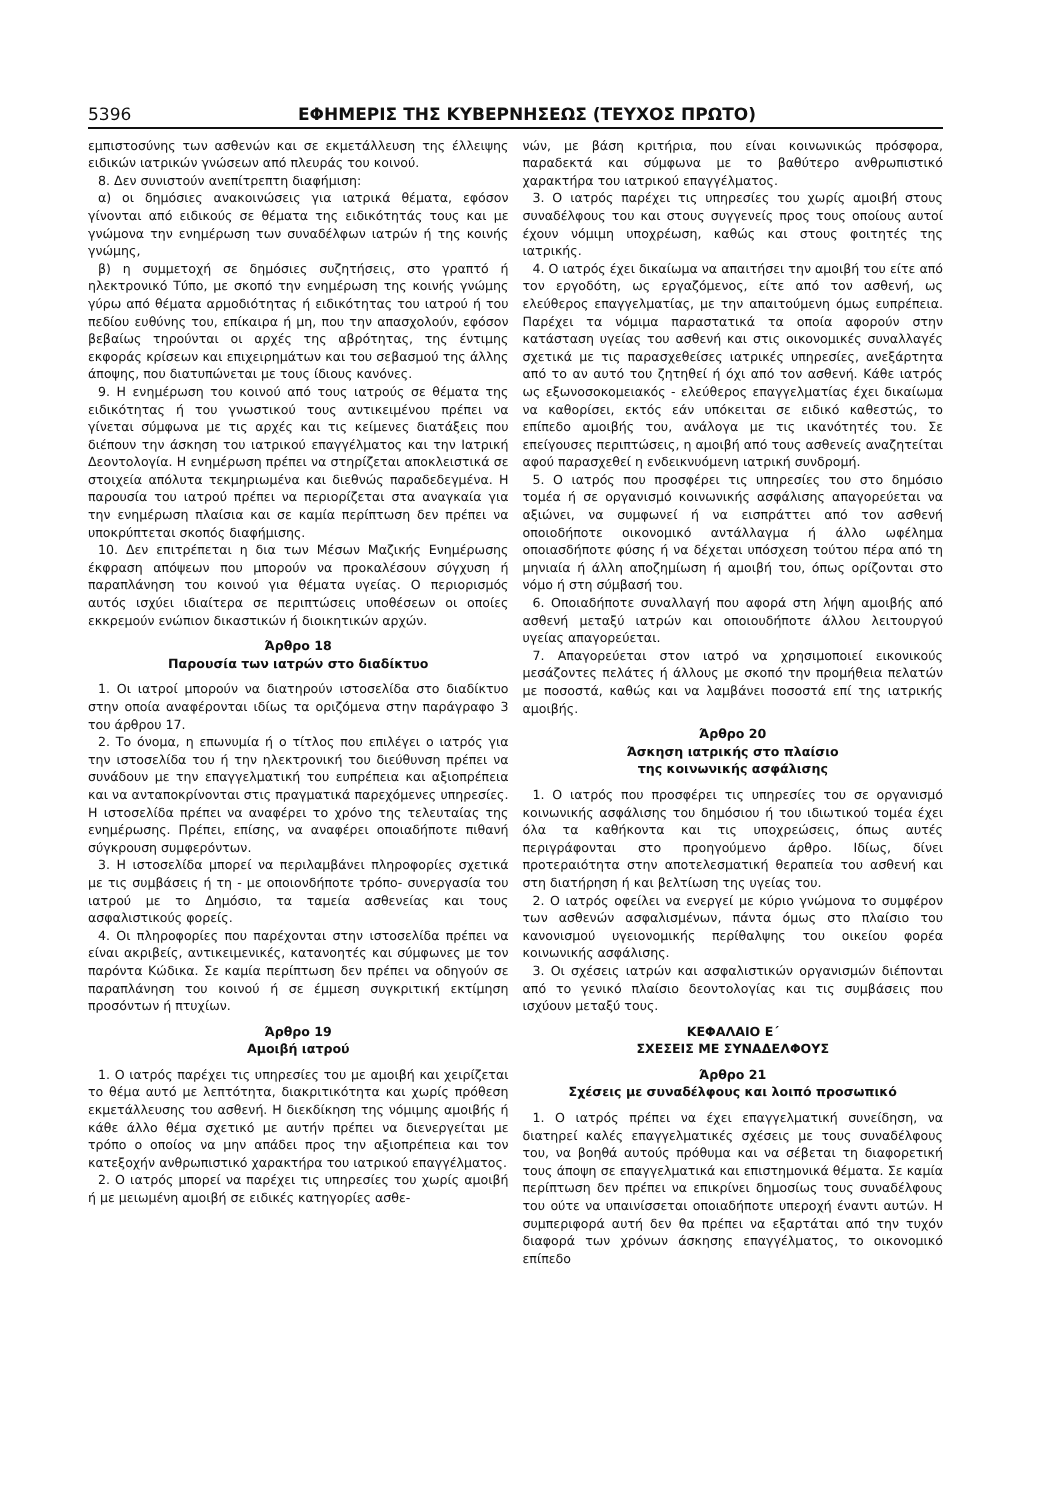5396 ΕΦΗΜΕΡΙΣ ΤΗΣ ΚΥΒΕΡΝΗΣΕΩΣ (ΤΕΥΧΟΣ ΠΡΩΤΟ)
εμπιστοσύνης των ασθενών και σε εκμετάλλευση της έλλειψης ειδικών ιατρικών γνώσεων από πλευράς του κοινού.
8. Δεν συνιστούν ανεπίτρεπτη διαφήμιση:
α) οι δημόσιες ανακοινώσεις για ιατρικά θέματα, εφόσον γίνονται από ειδικούς σε θέματα της ειδικότητάς τους και με γνώμονα την ενημέρωση των συναδέλφων ιατρών ή της κοινής γνώμης,
β) η συμμετοχή σε δημόσιες συζητήσεις, στο γραπτό ή ηλεκτρονικό Τύπο, με σκοπό την ενημέρωση της κοινής γνώμης γύρω από θέματα αρμοδιότητας ή ειδικότητας του ιατρού ή του πεδίου ευθύνης του, επίκαιρα ή μη, που την απασχολούν, εφόσον βεβαίως τηρούνται οι αρχές της αβρότητας, της έντιμης εκφοράς κρίσεων και επιχειρημάτων και του σεβασμού της άλλης άποψης, που διατυπώνεται με τους ίδιους κανόνες.
9. Η ενημέρωση του κοινού από τους ιατρούς σε θέματα της ειδικότητας ή του γνωστικού τους αντικειμένου πρέπει να γίνεται σύμφωνα με τις αρχές και τις κείμενες διατάξεις που διέπουν την άσκηση του ιατρικού επαγγέλματος και την Ιατρική Δεοντολογία. Η ενημέρωση πρέπει να στηρίζεται αποκλειστικά σε στοιχεία απόλυτα τεκμηριωμένα και διεθνώς παραδεδεγμένα. Η παρουσία του ιατρού πρέπει να περιορίζεται στα αναγκαία για την ενημέρωση πλαίσια και σε καμία περίπτωση δεν πρέπει να υποκρύπτεται σκοπός διαφήμισης.
10. Δεν επιτρέπεται η δια των Μέσων Μαζικής Ενημέρωσης έκφραση απόψεων που μπορούν να προκαλέσουν σύγχυση ή παραπλάνηση του κοινού για θέματα υγείας. Ο περιορισμός αυτός ισχύει ιδιαίτερα σε περιπτώσεις υποθέσεων οι οποίες εκκρεμούν ενώπιον δικαστικών ή διοικητικών αρχών.
Άρθρο 18
Παρουσία των ιατρών στο διαδίκτυο
1. Οι ιατροί μπορούν να διατηρούν ιστοσελίδα στο διαδίκτυο στην οποία αναφέρονται ιδίως τα οριζόμενα στην παράγραφο 3 του άρθρου 17.
2. Το όνομα, η επωνυμία ή ο τίτλος που επιλέγει ο ιατρός για την ιστοσελίδα του ή την ηλεκτρονική του διεύθυνση πρέπει να συνάδουν με την επαγγελματική του ευπρέπεια και αξιοπρέπεια και να ανταποκρίνονται στις πραγματικά παρεχόμενες υπηρεσίες. Η ιστοσελίδα πρέπει να αναφέρει το χρόνο της τελευταίας της ενημέρωσης. Πρέπει, επίσης, να αναφέρει οποιαδήποτε πιθανή σύγκρουση συμφερόντων.
3. Η ιστοσελίδα μπορεί να περιλαμβάνει πληροφορίες σχετικά με τις συμβάσεις ή τη - με οποιονδήποτε τρόπο- συνεργασία του ιατρού με το Δημόσιο, τα ταμεία ασθενείας και τους ασφαλιστικούς φορείς.
4. Οι πληροφορίες που παρέχονται στην ιστοσελίδα πρέπει να είναι ακριβείς, αντικειμενικές, κατανοητές και σύμφωνες με τον παρόντα Κώδικα. Σε καμία περίπτωση δεν πρέπει να οδηγούν σε παραπλάνηση του κοινού ή σε έμμεση συγκριτική εκτίμηση προσόντων ή πτυχίων.
Άρθρο 19
Αμοιβή ιατρού
1. Ο ιατρός παρέχει τις υπηρεσίες του με αμοιβή και χειρίζεται το θέμα αυτό με λεπτότητα, διακριτικότητα και χωρίς πρόθεση εκμετάλλευσης του ασθενή. Η διεκδίκηση της νόμιμης αμοιβής ή κάθε άλλο θέμα σχετικό με αυτήν πρέπει να διενεργείται με τρόπο ο οποίος να μην απάδει προς την αξιοπρέπεια και τον κατεξοχήν ανθρωπιστικό χαρακτήρα του ιατρικού επαγγέλματος.
2. Ο ιατρός μπορεί να παρέχει τις υπηρεσίες του χωρίς αμοιβή ή με μειωμένη αμοιβή σε ειδικές κατηγορίες ασθε-
νών, με βάση κριτήρια, που είναι κοινωνικώς πρόσφορα, παραδεκτά και σύμφωνα με το βαθύτερο ανθρωπιστικό χαρακτήρα του ιατρικού επαγγέλματος.
3. Ο ιατρός παρέχει τις υπηρεσίες του χωρίς αμοιβή στους συναδέλφους του και στους συγγενείς προς τους οποίους αυτοί έχουν νόμιμη υποχρέωση, καθώς και στους φοιτητές της ιατρικής.
4. Ο ιατρός έχει δικαίωμα να απαιτήσει την αμοιβή του είτε από τον εργοδότη, ως εργαζόμενος, είτε από τον ασθενή, ως ελεύθερος επαγγελματίας, με την απαιτούμενη όμως ευπρέπεια. Παρέχει τα νόμιμα παραστατικά τα οποία αφορούν στην κατάσταση υγείας του ασθενή και στις οικονομικές συναλλαγές σχετικά με τις παρασχεθείσες ιατρικές υπηρεσίες, ανεξάρτητα από το αν αυτό του ζητηθεί ή όχι από τον ασθενή. Κάθε ιατρός ως εξωνοσοκομειακός - ελεύθερος επαγγελματίας έχει δικαίωμα να καθορίσει, εκτός εάν υπόκειται σε ειδικό καθεστώς, το επίπεδο αμοιβής του, ανάλογα με τις ικανότητές του. Σε επείγουσες περιπτώσεις, η αμοιβή από τους ασθενείς αναζητείται αφού παρασχεθεί η ενδεικνυόμενη ιατρική συνδρομή.
5. Ο ιατρός που προσφέρει τις υπηρεσίες του στο δημόσιο τομέα ή σε οργανισμό κοινωνικής ασφάλισης απαγορεύεται να αξιώνει, να συμφωνεί ή να εισπράττει από τον ασθενή οποιοδήποτε οικονομικό αντάλλαγμα ή άλλο ωφέλημα οποιασδήποτε φύσης ή να δέχεται υπόσχεση τούτου πέρα από τη μηνιαία ή άλλη αποζημίωση ή αμοιβή του, όπως ορίζονται στο νόμο ή στη σύμβασή του.
6. Οποιαδήποτε συναλλαγή που αφορά στη λήψη αμοιβής από ασθενή μεταξύ ιατρών και οποιουδήποτε άλλου λειτουργού υγείας απαγορεύεται.
7. Απαγορεύεται στον ιατρό να χρησιμοποιεί εικονικούς μεσάζοντες πελάτες ή άλλους με σκοπό την προμήθεια πελατών με ποσοστά, καθώς και να λαμβάνει ποσοστά επί της ιατρικής αμοιβής.
Άρθρο 20
Άσκηση ιατρικής στο πλαίσιο
της κοινωνικής ασφάλισης
1. Ο ιατρός που προσφέρει τις υπηρεσίες του σε οργανισμό κοινωνικής ασφάλισης του δημόσιου ή του ιδιωτικού τομέα έχει όλα τα καθήκοντα και τις υποχρεώσεις, όπως αυτές περιγράφονται στο προηγούμενο άρθρο. Ιδίως, δίνει προτεραιότητα στην αποτελεσματική θεραπεία του ασθενή και στη διατήρηση ή και βελτίωση της υγείας του.
2. Ο ιατρός οφείλει να ενεργεί με κύριο γνώμονα το συμφέρον των ασθενών ασφαλισμένων, πάντα όμως στο πλαίσιο του κανονισμού υγειονομικής περίθαλψης του οικείου φορέα κοινωνικής ασφάλισης.
3. Οι σχέσεις ιατρών και ασφαλιστικών οργανισμών διέπονται από το γενικό πλαίσιο δεοντολογίας και τις συμβάσεις που ισχύουν μεταξύ τους.
ΚΕΦΑΛΑΙΟ Ε΄
ΣΧΕΣΕΙΣ ΜΕ ΣΥΝΑΔΕΛΦΟΥΣ
Άρθρο 21
Σχέσεις με συναδέλφους και λοιπό προσωπικό
1. Ο ιατρός πρέπει να έχει επαγγελματική συνείδηση, να διατηρεί καλές επαγγελματικές σχέσεις με τους συναδέλφους του, να βοηθά αυτούς πρόθυμα και να σέβεται τη διαφορετική τους άποψη σε επαγγελματικά και επιστημονικά θέματα. Σε καμία περίπτωση δεν πρέπει να επικρίνει δημοσίως τους συναδέλφους του ούτε να υπαινίσσεται οποιαδήποτε υπεροχή έναντι αυτών. Η συμπεριφορά αυτή δεν θα πρέπει να εξαρτάται από την τυχόν διαφορά των χρόνων άσκησης επαγγέλματος, το οικονομικό επίπεδο